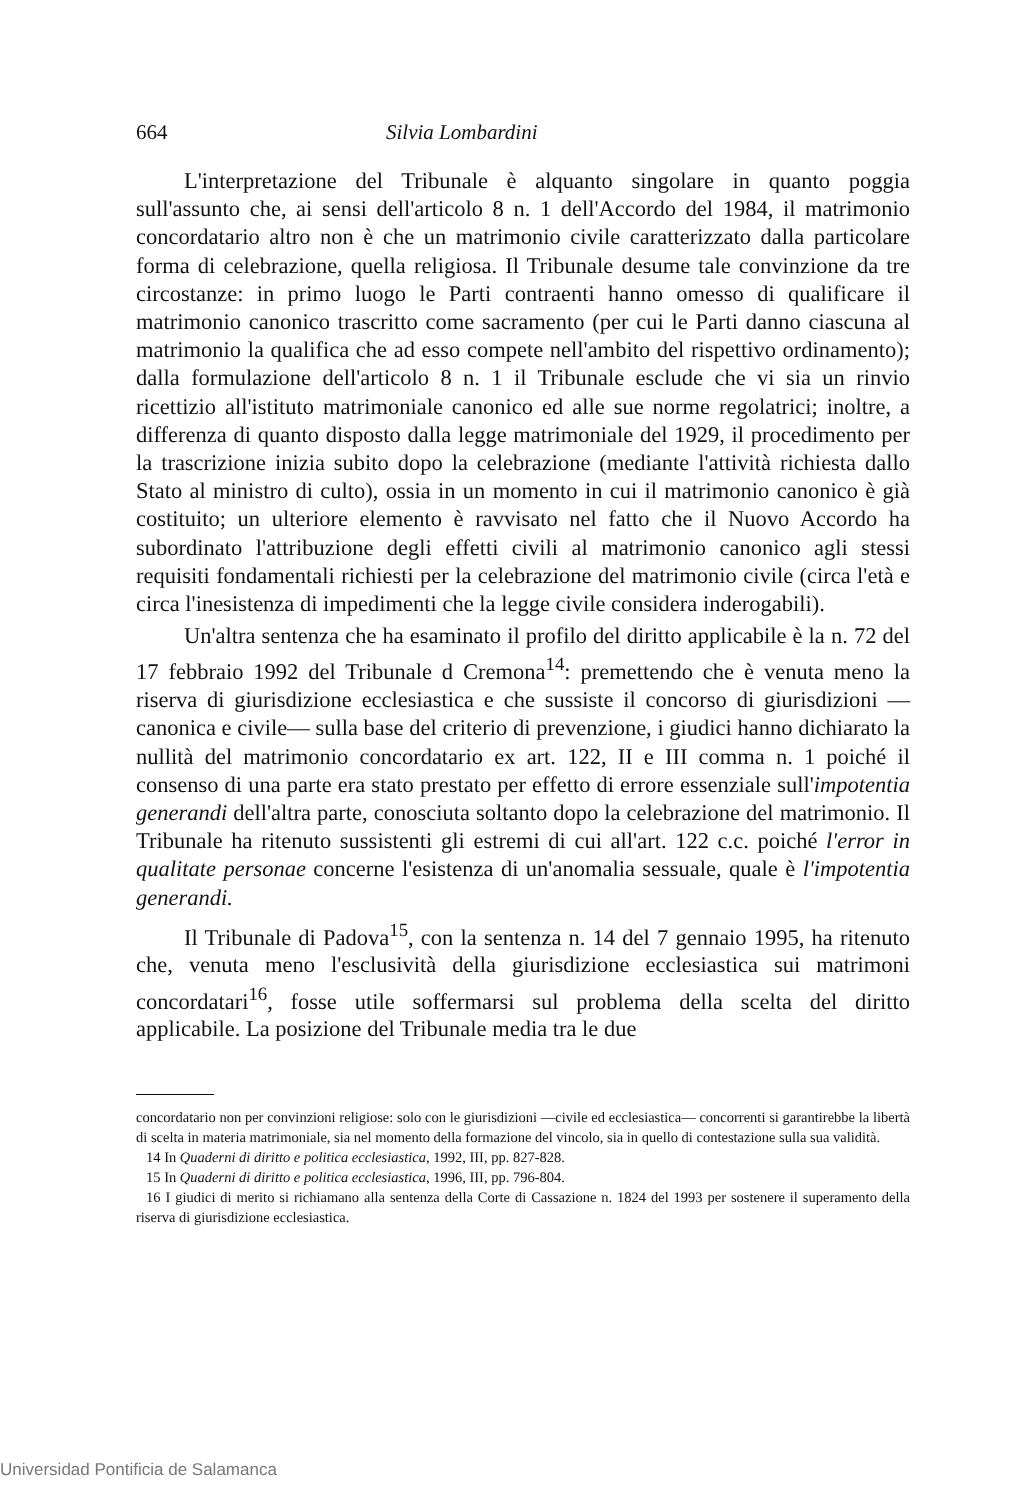664 Silvia Lombardini
L'interpretazione del Tribunale è alquanto singolare in quanto poggia sull'assunto che, ai sensi dell'articolo 8 n. 1 dell'Accordo del 1984, il matrimonio concordatario altro non è che un matrimonio civile caratterizzato dalla particolare forma di celebrazione, quella religiosa. Il Tribunale desume tale convinzione da tre circostanze: in primo luogo le Parti contraenti hanno omesso di qualificare il matrimonio canonico trascritto come sacramento (per cui le Parti danno ciascuna al matrimonio la qualifica che ad esso compete nell'ambito del rispettivo ordinamento); dalla formulazione dell'articolo 8 n. 1 il Tribunale esclude che vi sia un rinvio ricettizio all'istituto matrimoniale canonico ed alle sue norme regolatrici; inoltre, a differenza di quanto disposto dalla legge matrimoniale del 1929, il procedimento per la trascrizione inizia subito dopo la celebrazione (mediante l'attività richiesta dallo Stato al ministro di culto), ossia in un momento in cui il matrimonio canonico è già costituito; un ulteriore elemento è ravvisato nel fatto che il Nuovo Accordo ha subordinato l'attribuzione degli effetti civili al matrimonio canonico agli stessi requisiti fondamentali richiesti per la celebrazione del matrimonio civile (circa l'età e circa l'inesistenza di impedimenti che la legge civile considera inderogabili).
Un'altra sentenza che ha esaminato il profilo del diritto applicabile è la n. 72 del 17 febbraio 1992 del Tribunale d Cremona<sup>14</sup>: premettendo che è venuta meno la riserva di giurisdizione ecclesiastica e che sussiste il concorso di giurisdizioni —canonica e civile— sulla base del criterio di prevenzione, i giudici hanno dichiarato la nullità del matrimonio concordatario ex art. 122, II e III comma n. 1 poiché il consenso di una parte era stato prestato per effetto di errore essenziale sull'impotentia generandi dell'altra parte, conosciuta soltanto dopo la celebrazione del matrimonio. Il Tribunale ha ritenuto sussistenti gli estremi di cui all'art. 122 c.c. poiché l'error in qualitate personae concerne l'esistenza di un'anomalia sessuale, quale è l'impotentia generandi.
Il Tribunale di Padova<sup>15</sup>, con la sentenza n. 14 del 7 gennaio 1995, ha ritenuto che, venuta meno l'esclusività della giurisdizione ecclesiastica sui matrimoni concordatari<sup>16</sup>, fosse utile soffermarsi sul problema della scelta del diritto applicabile. La posizione del Tribunale media tra le due
concordatario non per convinzioni religiose: solo con le giurisdizioni —civile ed ecclesiastica— concorrenti si garantirebbe la libertà di scelta in materia matrimoniale, sia nel momento della formazione del vincolo, sia in quello di contestazione sulla sua validità.
14 In Quaderni di diritto e politica ecclesiastica, 1992, III, pp. 827-828.
15 In Quaderni di diritto e politica ecclesiastica, 1996, III, pp. 796-804.
16 I giudici di merito si richiamano alla sentenza della Corte di Cassazione n. 1824 del 1993 per sostenere il superamento della riserva di giurisdizione ecclesiastica.
Universidad Pontificia de Salamanca